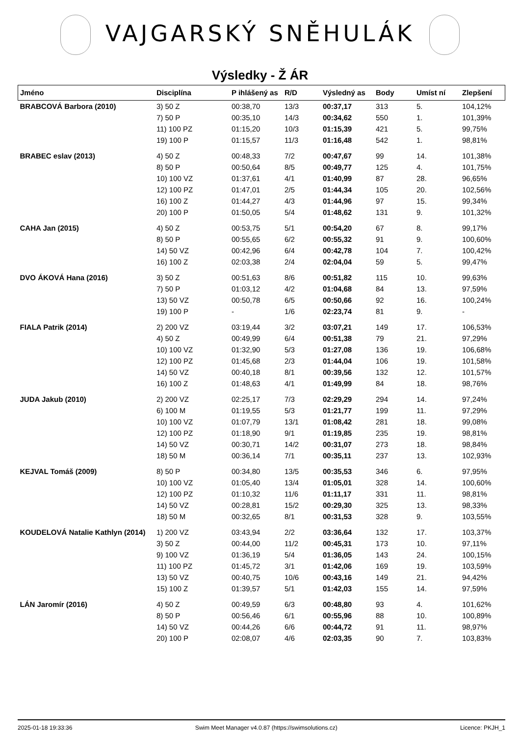VAJGARSKÝ SNĚHULÁK
Výsledky - Ž ÁR
| Jméno | Disciplína | P ihlášený as | R/D | Výsledný as | Body | Umíst ní | Zlepšení |
| --- | --- | --- | --- | --- | --- | --- | --- |
| BRABCOVÁ Barbora (2010) | 3) 50 Z | 00:38,70 | 13/3 | 00:37,17 | 313 | 5. | 104,12% |
| | 7) 50 P | 00:35,10 | 14/3 | 00:34,62 | 550 | 1. | 101,39% |
| | 11) 100 PZ | 01:15,20 | 10/3 | 01:15,39 | 421 | 5. | 99,75% |
| | 19) 100 P | 01:15,57 | 11/3 | 01:16,48 | 542 | 1. | 98,81% |
| BRABEC eslav (2013) | 4) 50 Z | 00:48,33 | 7/2 | 00:47,67 | 99 | 14. | 101,38% |
| | 8) 50 P | 00:50,64 | 8/5 | 00:49,77 | 125 | 4. | 101,75% |
| | 10) 100 VZ | 01:37,61 | 4/1 | 01:40,99 | 87 | 28. | 96,65% |
| | 12) 100 PZ | 01:47,01 | 2/5 | 01:44,34 | 105 | 20. | 102,56% |
| | 16) 100 Z | 01:44,27 | 4/3 | 01:44,96 | 97 | 15. | 99,34% |
| | 20) 100 P | 01:50,05 | 5/4 | 01:48,62 | 131 | 9. | 101,32% |
| CAHA Jan (2015) | 4) 50 Z | 00:53,75 | 5/1 | 00:54,20 | 67 | 8. | 99,17% |
| | 8) 50 P | 00:55,65 | 6/2 | 00:55,32 | 91 | 9. | 100,60% |
| | 14) 50 VZ | 00:42,96 | 6/4 | 00:42,78 | 104 | 7. | 100,42% |
| | 16) 100 Z | 02:03,38 | 2/4 | 02:04,04 | 59 | 5. | 99,47% |
| DVO ÁKOVÁ Hana (2016) | 3) 50 Z | 00:51,63 | 8/6 | 00:51,82 | 115 | 10. | 99,63% |
| | 7) 50 P | 01:03,12 | 4/2 | 01:04,68 | 84 | 13. | 97,59% |
| | 13) 50 VZ | 00:50,78 | 6/5 | 00:50,66 | 92 | 16. | 100,24% |
| | 19) 100 P | - | 1/6 | 02:23,74 | 81 | 9. | - |
| FIALA Patrik (2014) | 2) 200 VZ | 03:19,44 | 3/2 | 03:07,21 | 149 | 17. | 106,53% |
| | 4) 50 Z | 00:49,99 | 6/4 | 00:51,38 | 79 | 21. | 97,29% |
| | 10) 100 VZ | 01:32,90 | 5/3 | 01:27,08 | 136 | 19. | 106,68% |
| | 12) 100 PZ | 01:45,68 | 2/3 | 01:44,04 | 106 | 19. | 101,58% |
| | 14) 50 VZ | 00:40,18 | 8/1 | 00:39,56 | 132 | 12. | 101,57% |
| | 16) 100 Z | 01:48,63 | 4/1 | 01:49,99 | 84 | 18. | 98,76% |
| JUDA Jakub (2010) | 2) 200 VZ | 02:25,17 | 7/3 | 02:29,29 | 294 | 14. | 97,24% |
| | 6) 100 M | 01:19,55 | 5/3 | 01:21,77 | 199 | 11. | 97,29% |
| | 10) 100 VZ | 01:07,79 | 13/1 | 01:08,42 | 281 | 18. | 99,08% |
| | 12) 100 PZ | 01:18,90 | 9/1 | 01:19,85 | 235 | 19. | 98,81% |
| | 14) 50 VZ | 00:30,71 | 14/2 | 00:31,07 | 273 | 18. | 98,84% |
| | 18) 50 M | 00:36,14 | 7/1 | 00:35,11 | 237 | 13. | 102,93% |
| KEJVAL Tomáš (2009) | 8) 50 P | 00:34,80 | 13/5 | 00:35,53 | 346 | 6. | 97,95% |
| | 10) 100 VZ | 01:05,40 | 13/4 | 01:05,01 | 328 | 14. | 100,60% |
| | 12) 100 PZ | 01:10,32 | 11/6 | 01:11,17 | 331 | 11. | 98,81% |
| | 14) 50 VZ | 00:28,81 | 15/2 | 00:29,30 | 325 | 13. | 98,33% |
| | 18) 50 M | 00:32,65 | 8/1 | 00:31,53 | 328 | 9. | 103,55% |
| KOUDELOVÁ Natalie Kathlyn (2014) | 1) 200 VZ | 03:43,94 | 2/2 | 03:36,64 | 132 | 17. | 103,37% |
| | 3) 50 Z | 00:44,00 | 11/2 | 00:45,31 | 173 | 10. | 97,11% |
| | 9) 100 VZ | 01:36,19 | 5/4 | 01:36,05 | 143 | 24. | 100,15% |
| | 11) 100 PZ | 01:45,72 | 3/1 | 01:42,06 | 169 | 19. | 103,59% |
| | 13) 50 VZ | 00:40,75 | 10/6 | 00:43,16 | 149 | 21. | 94,42% |
| | 15) 100 Z | 01:39,57 | 5/1 | 01:42,03 | 155 | 14. | 97,59% |
| LÁN Jaromír (2016) | 4) 50 Z | 00:49,59 | 6/3 | 00:48,80 | 93 | 4. | 101,62% |
| | 8) 50 P | 00:56,46 | 6/1 | 00:55,96 | 88 | 10. | 100,89% |
| | 14) 50 VZ | 00:44,26 | 6/6 | 00:44,72 | 91 | 11. | 98,97% |
| | 20) 100 P | 02:08,07 | 4/6 | 02:03,35 | 90 | 7. | 103,83% |
2025-01-18 19:33:36 Swim Meet Manager v4.0.87 (https://swimsolutions.cz) Licence: PKJH_1